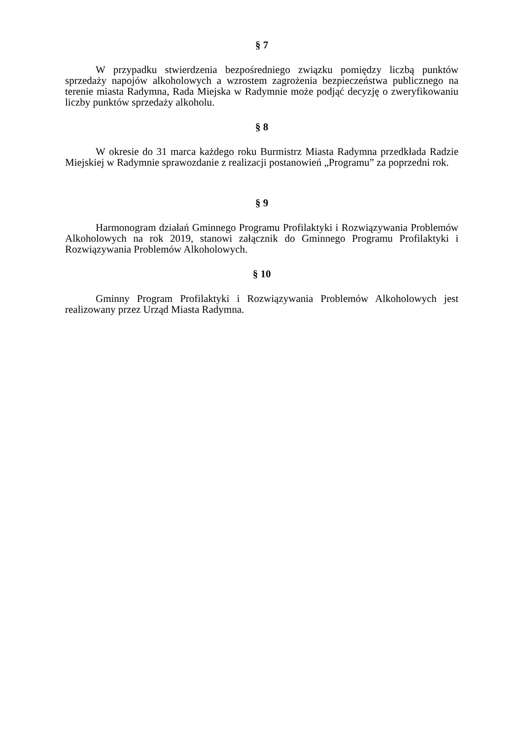§ 7
W przypadku stwierdzenia bezpośredniego związku pomiędzy liczbą punktów sprzedaży napojów alkoholowych a wzrostem zagrożenia bezpieczeństwa publicznego na terenie miasta Radymna, Rada Miejska w Radymnie może podjąć decyzję o zweryfikowaniu liczby punktów sprzedaży alkoholu.
§ 8
W okresie do 31 marca każdego roku Burmistrz Miasta Radymna przedkłada Radzie Miejskiej w Radymnie sprawozdanie z realizacji postanowień „Programu” za poprzedni rok.
§ 9
Harmonogram działań Gminnego Programu Profilaktyki i Rozwiązywania Problemów Alkoholowych na rok 2019, stanowi załącznik do Gminnego Programu Profilaktyki i Rozwiązywania Problemów Alkoholowych.
§ 10
Gminny Program Profilaktyki i Rozwiązywania Problemów Alkoholowych jest realizowany przez Urząd Miasta Radymna.